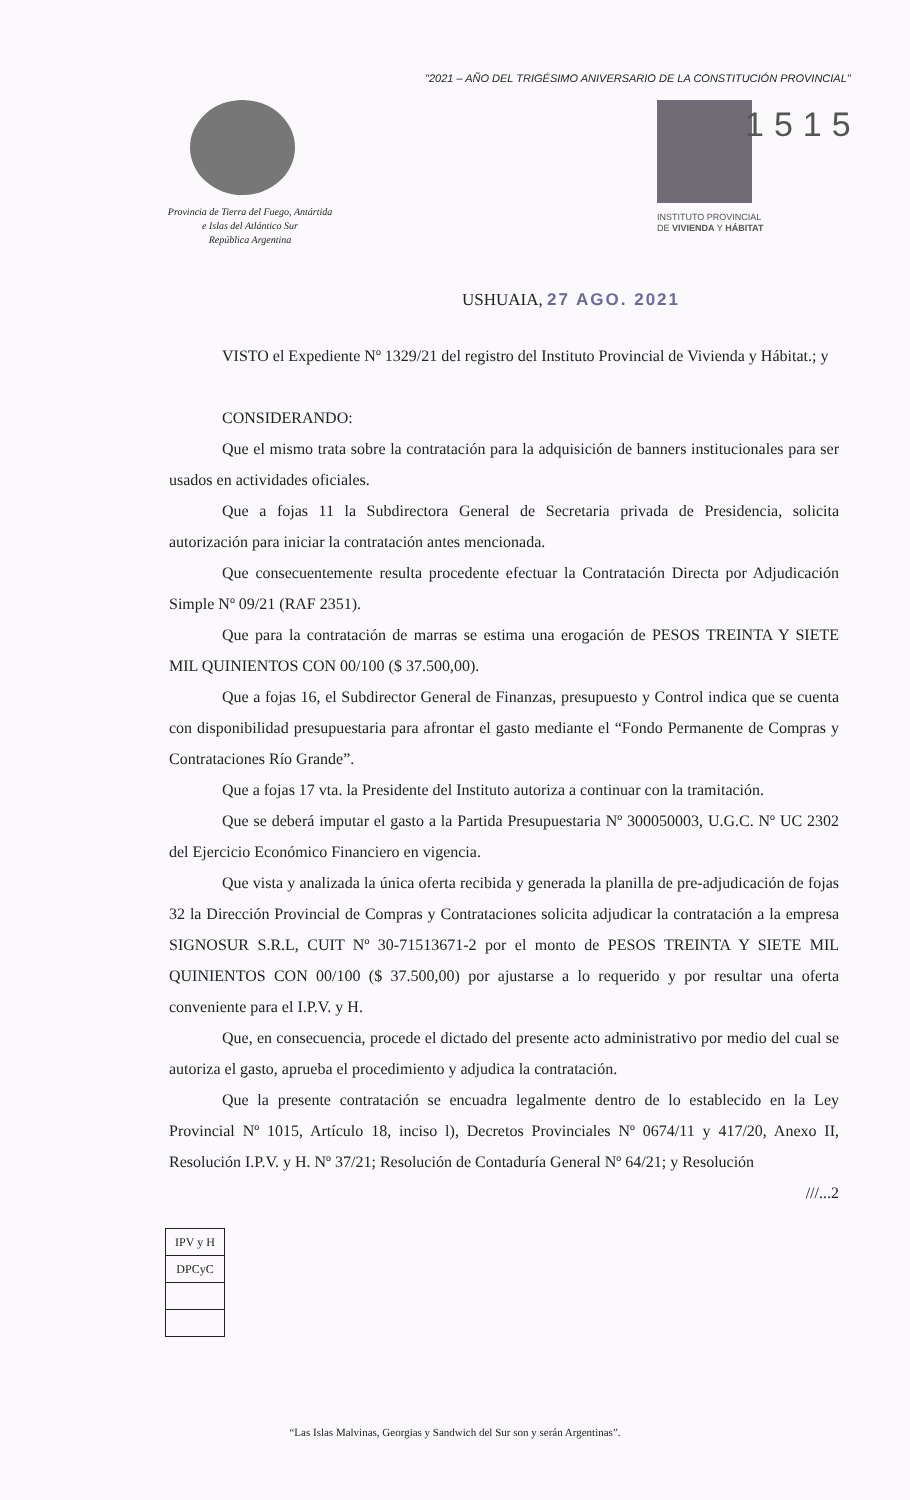"2021 – AÑO DEL TRIGÉSIMO ANIVERSARIO DE LA CONSTITUCIÓN PROVINCIAL"
Provincia de Tierra del Fuego, Antártida
e Islas del Atlántico Sur
República Argentina
1515
INSTITUTO PROVINCIAL
DE VIVIENDA Y HÁBITAT
USHUAIA, 27 AGO. 2021
VISTO el Expediente Nº 1329/21 del registro del Instituto Provincial de Vivienda y Hábitat.; y
CONSIDERANDO:
Que el mismo trata sobre la contratación para la adquisición de banners institucionales para ser usados en actividades oficiales.
Que a fojas 11 la Subdirectora General de Secretaria privada de Presidencia, solicita autorización para iniciar la contratación antes mencionada.
Que consecuentemente resulta procedente efectuar la Contratación Directa por Adjudicación Simple Nº 09/21 (RAF 2351).
Que para la contratación de marras se estima una erogación de PESOS TREINTA Y SIETE MIL QUINIENTOS CON 00/100 ($ 37.500,00).
Que a fojas 16, el Subdirector General de Finanzas, presupuesto y Control indica que se cuenta con disponibilidad presupuestaria para afrontar el gasto mediante el “Fondo Permanente de Compras y Contrataciones Río Grande”.
Que a fojas 17 vta. la Presidente del Instituto autoriza a continuar con la tramitación.
Que se deberá imputar el gasto a la Partida Presupuestaria Nº 300050003, U.G.C. Nº UC 2302 del Ejercicio Económico Financiero en vigencia.
Que vista y analizada la única oferta recibida y generada la planilla de pre-adjudicación de fojas 32 la Dirección Provincial de Compras y Contrataciones solicita adjudicar la contratación a la empresa SIGNOSUR S.R.L, CUIT Nº 30-71513671-2 por el monto de PESOS TREINTA Y SIETE MIL QUINIENTOS CON 00/100 ($ 37.500,00) por ajustarse a lo requerido y por resultar una oferta conveniente para el I.P.V. y H.
Que, en consecuencia, procede el dictado del presente acto administrativo por medio del cual se autoriza el gasto, aprueba el procedimiento y adjudica la contratación.
Que la presente contratación se encuadra legalmente dentro de lo establecido en la Ley Provincial Nº 1015, Artículo 18, inciso l), Decretos Provinciales Nº 0674/11 y 417/20, Anexo II, Resolución I.P.V. y H. Nº 37/21; Resolución de Contaduría General Nº 64/21; y Resolución
///...2
| IPV y H |
| DPCyC |
“Las Islas Malvinas, Georgias y Sandwich del Sur son y serán Argentinas”.